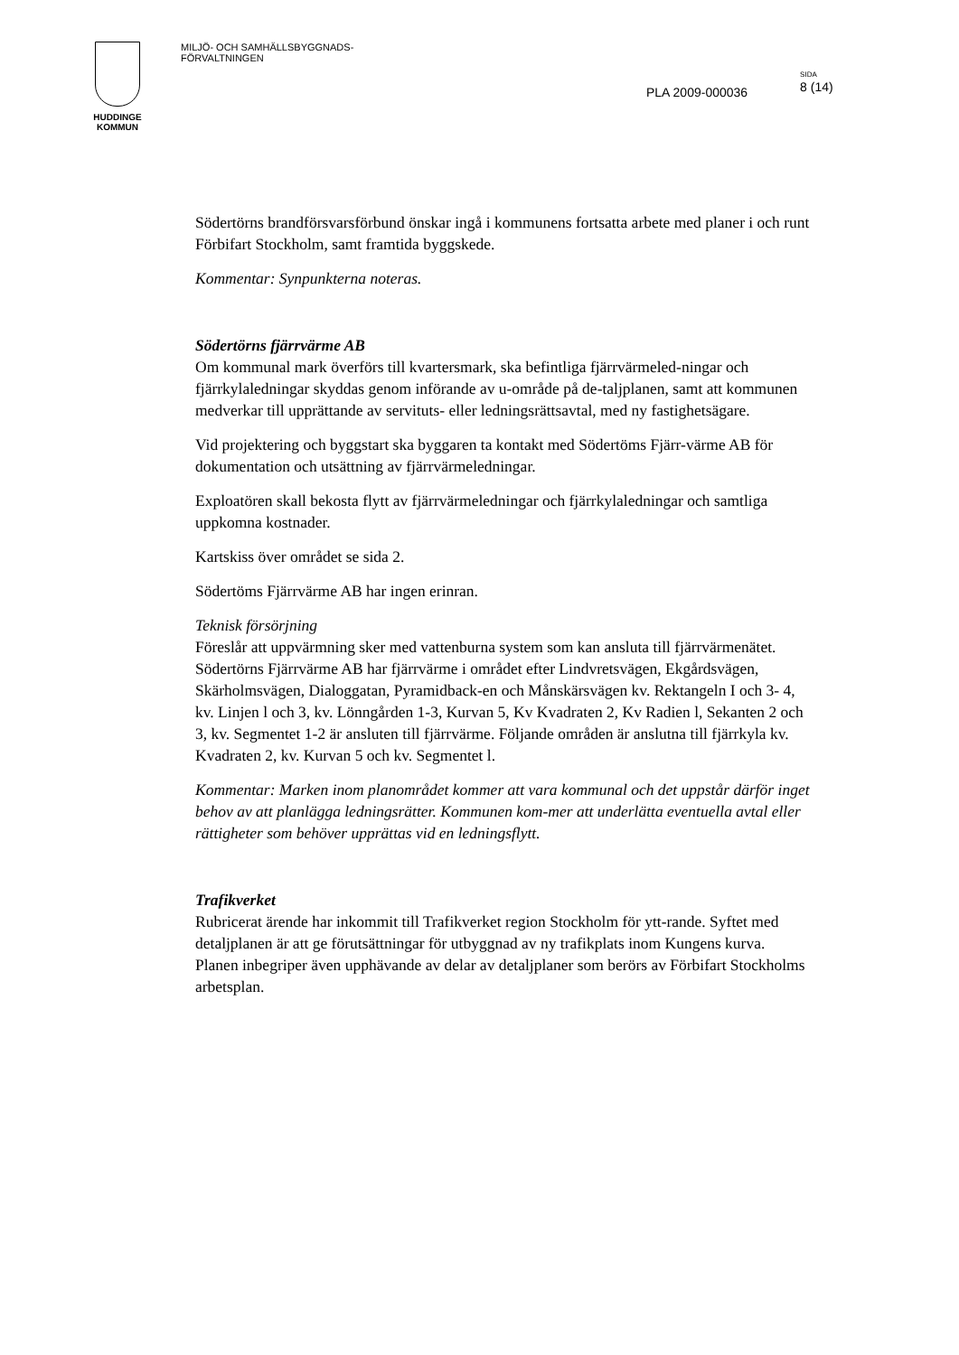HUDDINGE
KOMMUN
MILJÖ- OCH SAMHÄLLSBYGGNADS-
FÖRVALTNINGEN
PLA 2009-000036
SIDA
8 (14)
Södertörns brandförsvarsförbund önskar ingå i kommunens fortsatta arbete med planer i och runt Förbifart Stockholm, samt framtida byggskede.
Kommentar: Synpunkterna noteras.
Södertörns fjärrvärme AB
Om kommunal mark överförs till kvartersmark, ska befintliga fjärrvärmeled-ningar och fjärrkylaledningar skyddas genom införande av u-område på de-taljplanen, samt att kommunen medverkar till upprättande av servituts- eller ledningsrättsavtal, med ny fastighetsägare.
Vid projektering och byggstart ska byggaren ta kontakt med Södertöms Fjärr-värme AB för dokumentation och utsättning av fjärrvärmeledningar.
Exploatören skall bekosta flytt av fjärrvärmeledningar och fjärrkylaledningar och samtliga uppkomna kostnader.
Kartskiss över området se sida 2.
Södertöms Fjärrvärme AB har ingen erinran.
Teknisk försörjning
Föreslår att uppvärmning sker med vattenburna system som kan ansluta till fjärrvärmenätet. Södertörns Fjärrvärme AB har fjärrvärme i området efter Lindvretsvägen, Ekgårdsvägen, Skärholmsvägen, Dialoggatan, Pyramidback-en och Månskärsvägen kv. Rektangeln I och 3- 4, kv. Linjen l och 3, kv. Lönngården 1-3, Kurvan 5, Kv Kvadraten 2, Kv Radien l, Sekanten 2 och 3, kv. Segmentet 1-2 är ansluten till fjärrvärme. Följande områden är anslutna till fjärrkyla kv. Kvadraten 2, kv. Kurvan 5 och kv. Segmentet l.
Kommentar: Marken inom planområdet kommer att vara kommunal och det uppstår därför inget behov av att planlägga ledningsrätter. Kommunen kom-mer att underlätta eventuella avtal eller rättigheter som behöver upprättas vid en ledningsflytt.
Trafikverket
Rubricerat ärende har inkommit till Trafikverket region Stockholm för ytt-rande. Syftet med detaljplanen är att ge förutsättningar för utbyggnad av ny trafikplats inom Kungens kurva. Planen inbegriper även upphävande av delar av detaljplaner som berörs av Förbifart Stockholms arbetsplan.